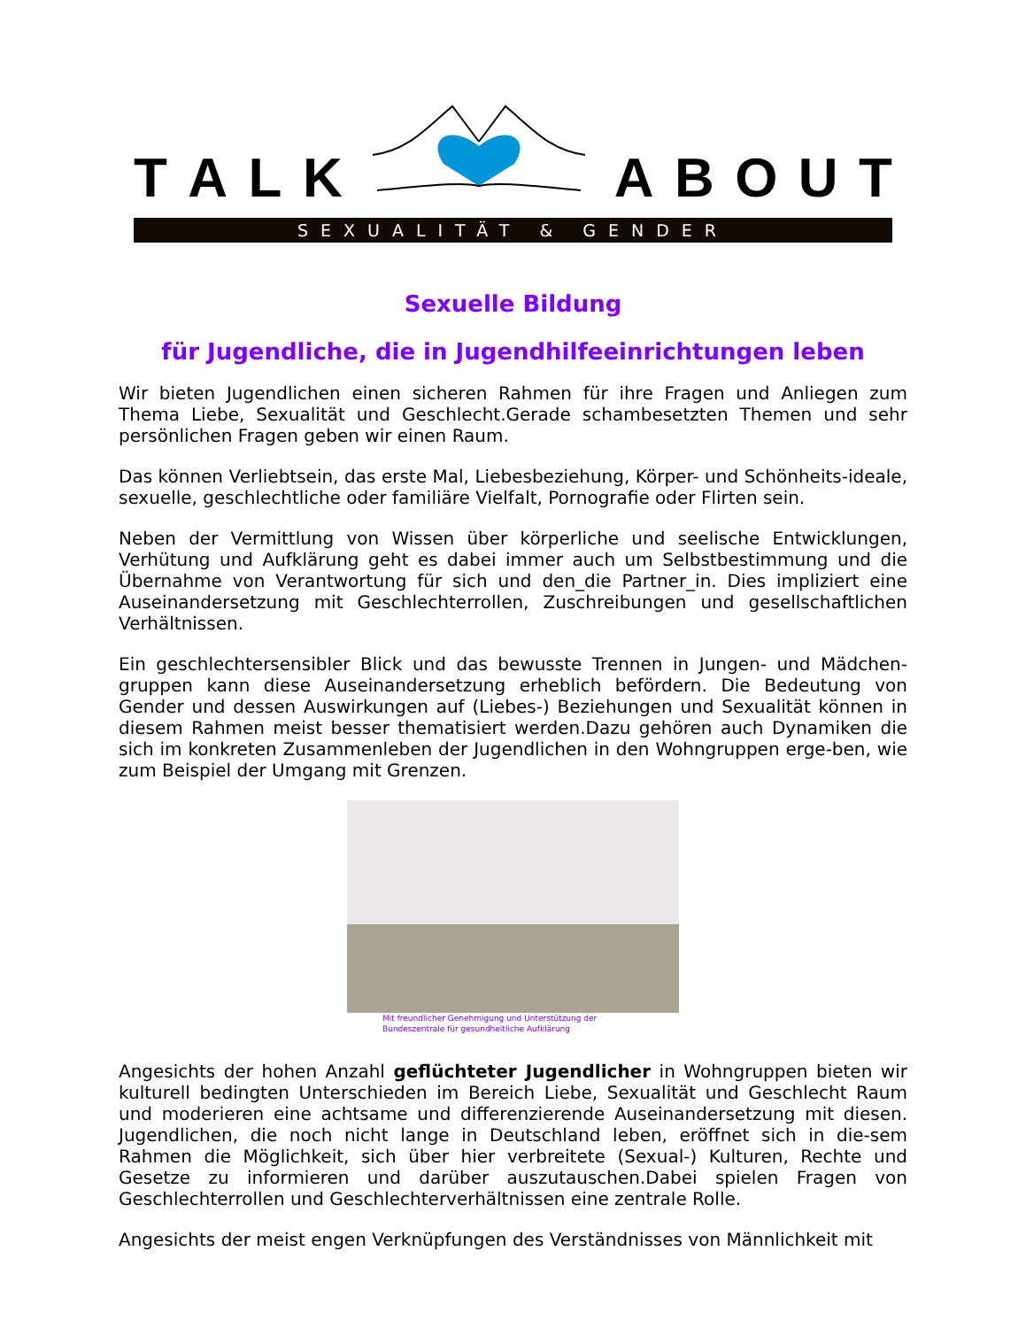TALK ABOUT
SEXUALITÄT & GENDER
Sexuelle Bildung
für Jugendliche, die in Jugendhilfeeinrichtungen leben
Wir bieten Jugendlichen einen sicheren Rahmen für ihre Fragen und Anliegen zum Thema Liebe, Sexualität und Geschlecht.Gerade schambesetzten Themen und sehr persönlichen Fragen geben wir einen Raum.
Das können Verliebtsein, das erste Mal, Liebesbeziehung, Körper- und Schönheits-ideale, sexuelle, geschlechtliche oder familiäre Vielfalt, Pornografie oder Flirten sein.
Neben der Vermittlung von Wissen über körperliche und seelische Entwicklungen, Verhütung und Aufklärung geht es dabei immer auch um Selbstbestimmung und die Übernahme von Verantwortung für sich und den_die Partner_in. Dies impliziert eine Auseinandersetzung mit Geschlechterrollen, Zuschreibungen und gesellschaftlichen Verhältnissen.
Ein geschlechtersensibler Blick und das bewusste Trennen in Jungen- und Mädchen-gruppen kann diese Auseinandersetzung erheblich befördern. Die Bedeutung von Gender und dessen Auswirkungen auf (Liebes-) Beziehungen und Sexualität können in diesem Rahmen meist besser thematisiert werden.Dazu gehören auch Dynamiken die sich im konkreten Zusammenleben der Jugendlichen in den Wohngruppen erge-ben, wie zum Beispiel der Umgang mit Grenzen.
Mit freundlicher Genehmigung und Unterstützung der
Bundeszentrale für gesundheitliche Aufklärung
Angesichts der hohen Anzahl geflüchteter Jugendlicher in Wohngruppen bieten wir kulturell bedingten Unterschieden im Bereich Liebe, Sexualität und Geschlecht Raum und moderieren eine achtsame und differenzierende Auseinandersetzung mit diesen. Jugendlichen, die noch nicht lange in Deutschland leben, eröffnet sich in die-sem Rahmen die Möglichkeit, sich über hier verbreitete (Sexual-) Kulturen, Rechte und Gesetze zu informieren und darüber auszutauschen.Dabei spielen Fragen von Geschlechterrollen und Geschlechterverhältnissen eine zentrale Rolle.
Angesichts der meist engen Verknüpfungen des Verständnisses von Männlichkeit mit